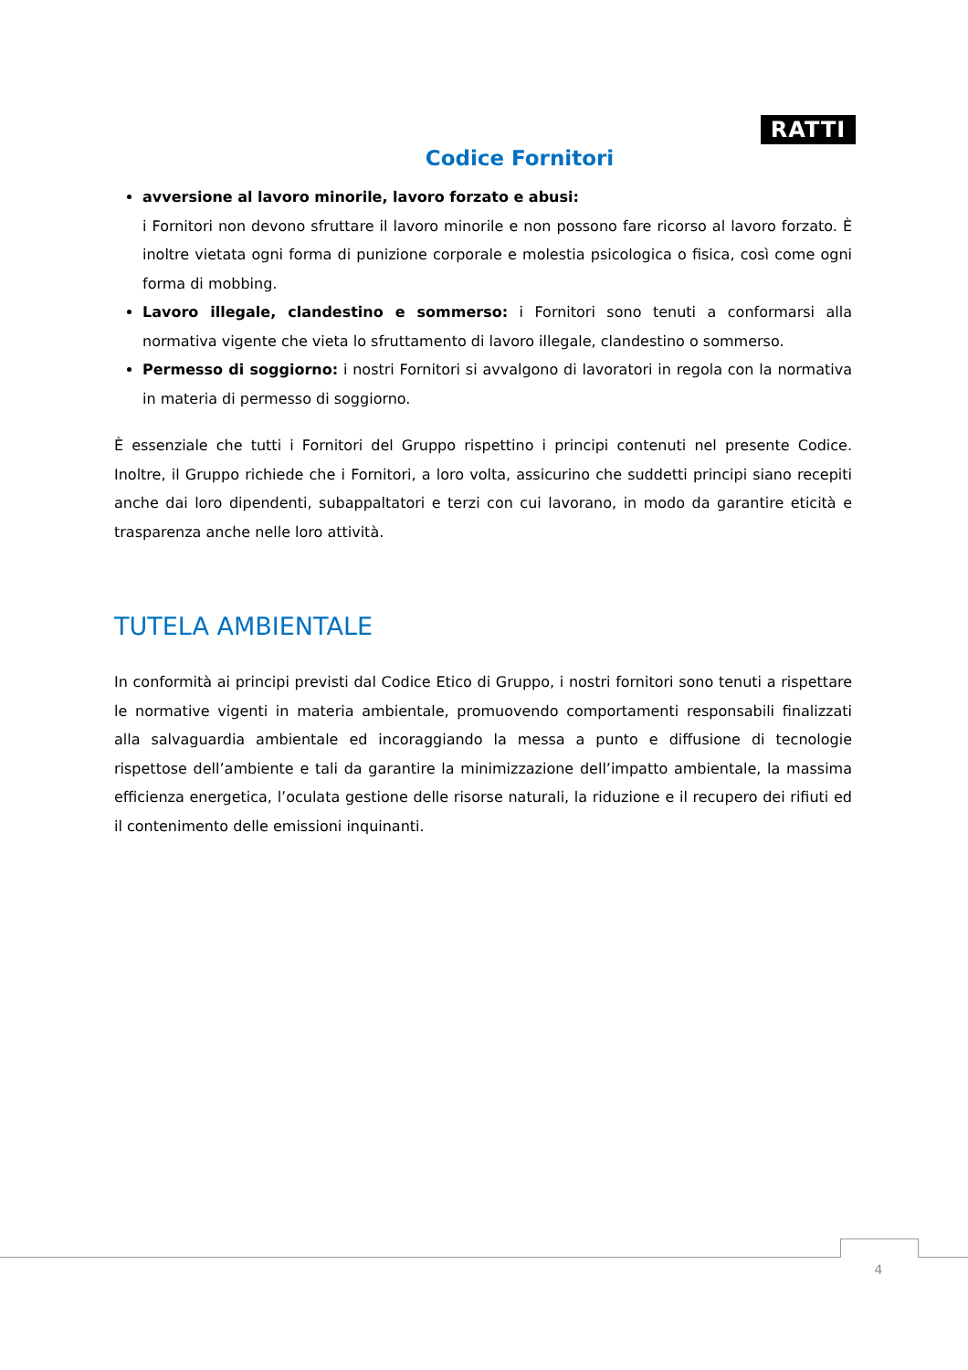RATTI
Codice Fornitori
avversione al lavoro minorile, lavoro forzato e abusi:
i Fornitori non devono sfruttare il lavoro minorile e non possono fare ricorso al lavoro forzato. È inoltre vietata ogni forma di punizione corporale e molestia psicologica o fisica, così come ogni forma di mobbing.
Lavoro illegale, clandestino e sommerso: i Fornitori sono tenuti a conformarsi alla normativa vigente che vieta lo sfruttamento di lavoro illegale, clandestino o sommerso.
Permesso di soggiorno: i nostri Fornitori si avvalgono di lavoratori in regola con la normativa in materia di permesso di soggiorno.
È essenziale che tutti i Fornitori del Gruppo rispettino i principi contenuti nel presente Codice. Inoltre, il Gruppo richiede che i Fornitori, a loro volta, assicurino che suddetti principi siano recepiti anche dai loro dipendenti, subappaltatori e terzi con cui lavorano, in modo da garantire eticità e trasparenza anche nelle loro attività.
TUTELA AMBIENTALE
In conformità ai principi previsti dal Codice Etico di Gruppo, i nostri fornitori sono tenuti a rispettare le normative vigenti in materia ambientale, promuovendo comportamenti responsabili finalizzati alla salvaguardia ambientale ed incoraggiando la messa a punto e diffusione di tecnologie rispettose dell’ambiente e tali da garantire la minimizzazione dell’impatto ambientale, la massima efficienza energetica, l’oculata gestione delle risorse naturali, la riduzione e il recupero dei rifiuti ed il contenimento delle emissioni inquinanti.
4